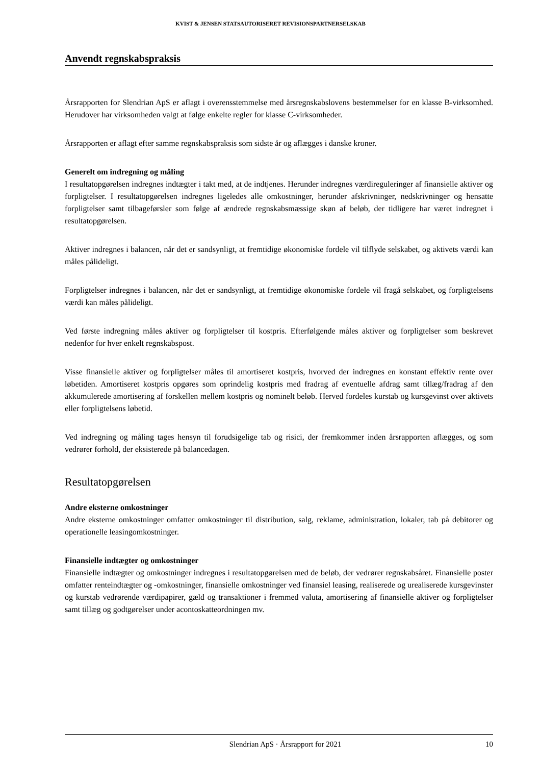KVIST & JENSEN STATSAUTORISERET REVISIONSPARTNERSELSKAB
Anvendt regnskabspraksis
Årsrapporten for Slendrian ApS er aflagt i overensstemmelse med årsregnskabslovens bestemmelser for en klasse B-virksomhed. Herudover har virksomheden valgt at følge enkelte regler for klasse C-virksomheder.
Årsrapporten er aflagt efter samme regnskabspraksis som sidste år og aflægges i danske kroner.
Generelt om indregning og måling
I resultatopgørelsen indregnes indtægter i takt med, at de indtjenes. Herunder indregnes værdireguleringer af finansielle aktiver og forpligtelser. I resultatopgørelsen indregnes ligeledes alle omkostninger, herunder afskrivninger, nedskrivninger og hensatte forpligtelser samt tilbageførsler som følge af ændrede regnskabsmæssige skøn af beløb, der tidligere har været indregnet i resultatopgørelsen.
Aktiver indregnes i balancen, når det er sandsynligt, at fremtidige økonomiske fordele vil tilflyde selskabet, og aktivets værdi kan måles pålideligt.
Forpligtelser indregnes i balancen, når det er sandsynligt, at fremtidige økonomiske fordele vil fragå selskabet, og forpligtelsens værdi kan måles pålideligt.
Ved første indregning måles aktiver og forpligtelser til kostpris. Efterfølgende måles aktiver og forpligtelser som beskrevet nedenfor for hver enkelt regnskabspost.
Visse finansielle aktiver og forpligtelser måles til amortiseret kostpris, hvorved der indregnes en konstant effektiv rente over løbetiden. Amortiseret kostpris opgøres som oprindelig kostpris med fradrag af eventuelle afdrag samt tillæg/fradrag af den akkumulerede amortisering af forskellen mellem kostpris og nominelt beløb. Herved fordeles kurstab og kursgevinst over aktivets eller forpligtelsens løbetid.
Ved indregning og måling tages hensyn til forudsigelige tab og risici, der fremkommer inden årsrapporten aflægges, og som vedrører forhold, der eksisterede på balancedagen.
Resultatopgørelsen
Andre eksterne omkostninger
Andre eksterne omkostninger omfatter omkostninger til distribution, salg, reklame, administration, lokaler, tab på debitorer og operationelle leasingomkostninger.
Finansielle indtægter og omkostninger
Finansielle indtægter og omkostninger indregnes i resultatopgørelsen med de beløb, der vedrører regnskabsåret. Finansielle poster omfatter renteindtægter og -omkostninger, finansielle omkostninger ved finansiel leasing, realiserede og urealiserede kursgevinster og kurstab vedrørende værdipapirer, gæld og transaktioner i fremmed valuta, amortisering af finansielle aktiver og forpligtelser samt tillæg og godtgørelser under acontoskatteordningen mv.
Slendrian ApS · Årsrapport for 2021 10